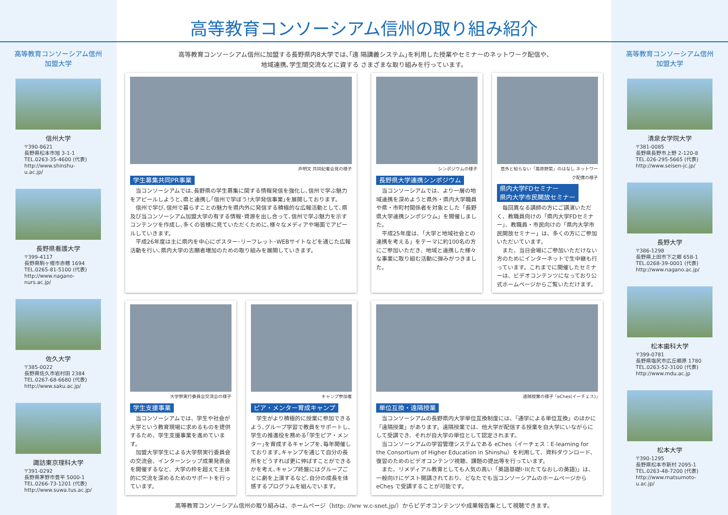高等教育コンソーシアム信州
加盟大学
信州大学
〒390-8621
長野県松本市旭 3-1-1
TEL.0263-35-4600 (代表)
http://www.shinshu-u.ac.jp/
長野県看護大学
〒399-4117
長野県駒ヶ根市赤穂 1694
TEL.0265-81-5100 (代表)
http://www.nagano-nurs.ac.jp/
佐久大学
〒385-0022
長野県佐久市岩村田 2384
TEL.0267-68-6680 (代表)
http://www.saku.ac.jp/
諏訪東京理科大学
〒391-0292
長野県茅野市豊平 5000-1
TEL.0266-73-1201 (代表)
http://www.suwa.tus.ac.jp/
高等教育コンソーシアム信州の取り組み紹介
高等教育コンソーシアム信州に加盟する長野県内8大学では､｢遠 隔講義システム｣を利用した授業やセミナーのネットワーク配信や､
地域連携､学生間交流などに資する さまざまな取り組みを行っています。
声明文 共同記者会見の様子
学生募集共同PR事業
　当コンソーシアムでは､長野県の学生募集に関する情報発信を強化し､信州で学ぶ魅力をアピールしようと､県と連携し｢信州で学ぼう!大学発信事業｣を展開しております。
　信州で学び､信州で暮らすことの魅力を県内外に発信する積極的な広報活動として､県及び当コンソーシアム加盟大学の有する情報･資源を出し合って､信州で学ぶ魅力を示すコンテンツを作成し､多くの皆様に見ていただくために､様々なメディアや場面でアピールしていきます。
　平成26年度は主に県内を中心にポスター･リーフレット･WEBサイトなどを通じた広報活動を行い､県内大学の志願者増加のための取り組みを展開していきます。
シンポジウムの様子
長野県大学連携シンポジウム
　当コンソーシアムでは、より一層の地域連携を深めようと県外・県内大学職員や県・市町村関係者を対象とした「長野県大学連携シンポジウム」を開催しました。
　平成25年度は、「大学と地域社会との連携を考える」をテーマに約100名の方にご参加いただき、地域と連携した様々な事業に取り組む活動に弾みがつきました。
意外と知らない「高原野菜」のはなし ネットワーク配信の様子
県内大学FDセミナー
県内大学市民開放セミナー
　毎回異なる講師の方にご講演いただく、教職員向けの「県内大学FDセミナー」、教職員・市民向けの「県内大学市民開放セミナー」は、多くの方にご参加いただいています。
　また、当日会場にご参加いただけない方のためにインターネットで生中継も行っています。これまでに開催したセミナーは、ビデオコンテンツになっており公式ホームページからご覧いただけます。
大学祭実行委員会交流会の様子
学生支援事業
　当コンソーシアムでは、学生や社会が大学という教育現場に求めるものを提供するため、学生支援事業を進めています。
　加盟大学学生による大学祭実行委員会の交流会、インターンシップ成果発表会を開催するなど、大学の枠を超えて主体的に交流を深めるためのサポートを行っています。
キャンプ参加者
ピア・メンター育成キャンプ
　学生がより積極的に授業に参加できるよう､グループ学習で教員をサポートし､学生の推進役を務める｢学生ピア・メンター｣を育成するキャンプを､毎年開催しております｡キャンプを通じて自分の長所をどうすれば更に伸ばすことができるかを考え､キャンプ終盤にはグループごとに劇を上演するなど､自分の成長を体感するプログラムを組んでいます。
遠隔授業の様子 ｢eChes(イーチェス)｣
単位互換・遠隔授業
　当コンソーシアムの長野県内大学単位互換制度には、「通学による単位互換」のほかに「遠隔授業」があります。遠隔授業では、他大学が配信する授業を自大学にいながらにして受講でき、それが自大学の単位として認定されます。
　当コンソーシアムの学習管理システムである eChes（イーチェス：E-learning for the Consortium of Higher Education in Shinshu）を利用して、資料ダウンロード、復習のためのビデオコンテンツ視聴、課題の提出等を行っています。
　また、リメディアル教育としても人気の高い「英語基礎I･II(たてなおしの英語)」は、一般向けにゲスト開講されており、どなたでも当コンソーシアムのホームページから eChes で受講することが可能です。
高等教育コンソーシアム信州の取り組みは、ホームページ（http: //ww w.c-snet.jp/）からビデオコンテンツや成果報告集として視聴できます。
高等教育コンソーシアム信州
加盟大学
清泉女学院大学
〒381-0085
長野県長野市上野 2-120-8
TEL.026-295-5665 (代表)
http://www.seisen-jc.jp/
長野大学
〒386-1298
長野県上田市下之郷 658-1
TEL.0268-39-0001 (代表)
http://www.nagano.ac.jp/
松本歯科大学
〒399-0781
長野県塩尻市広丘郷原 1780
TEL.0263-52-3100 (代表)
http://www.mdu.ac.jp
松本大学
〒390-1295
長野県松本市新村 2095-1
TEL.0263-48-7200 (代表)
http://www.matsumoto-u.ac.jp/